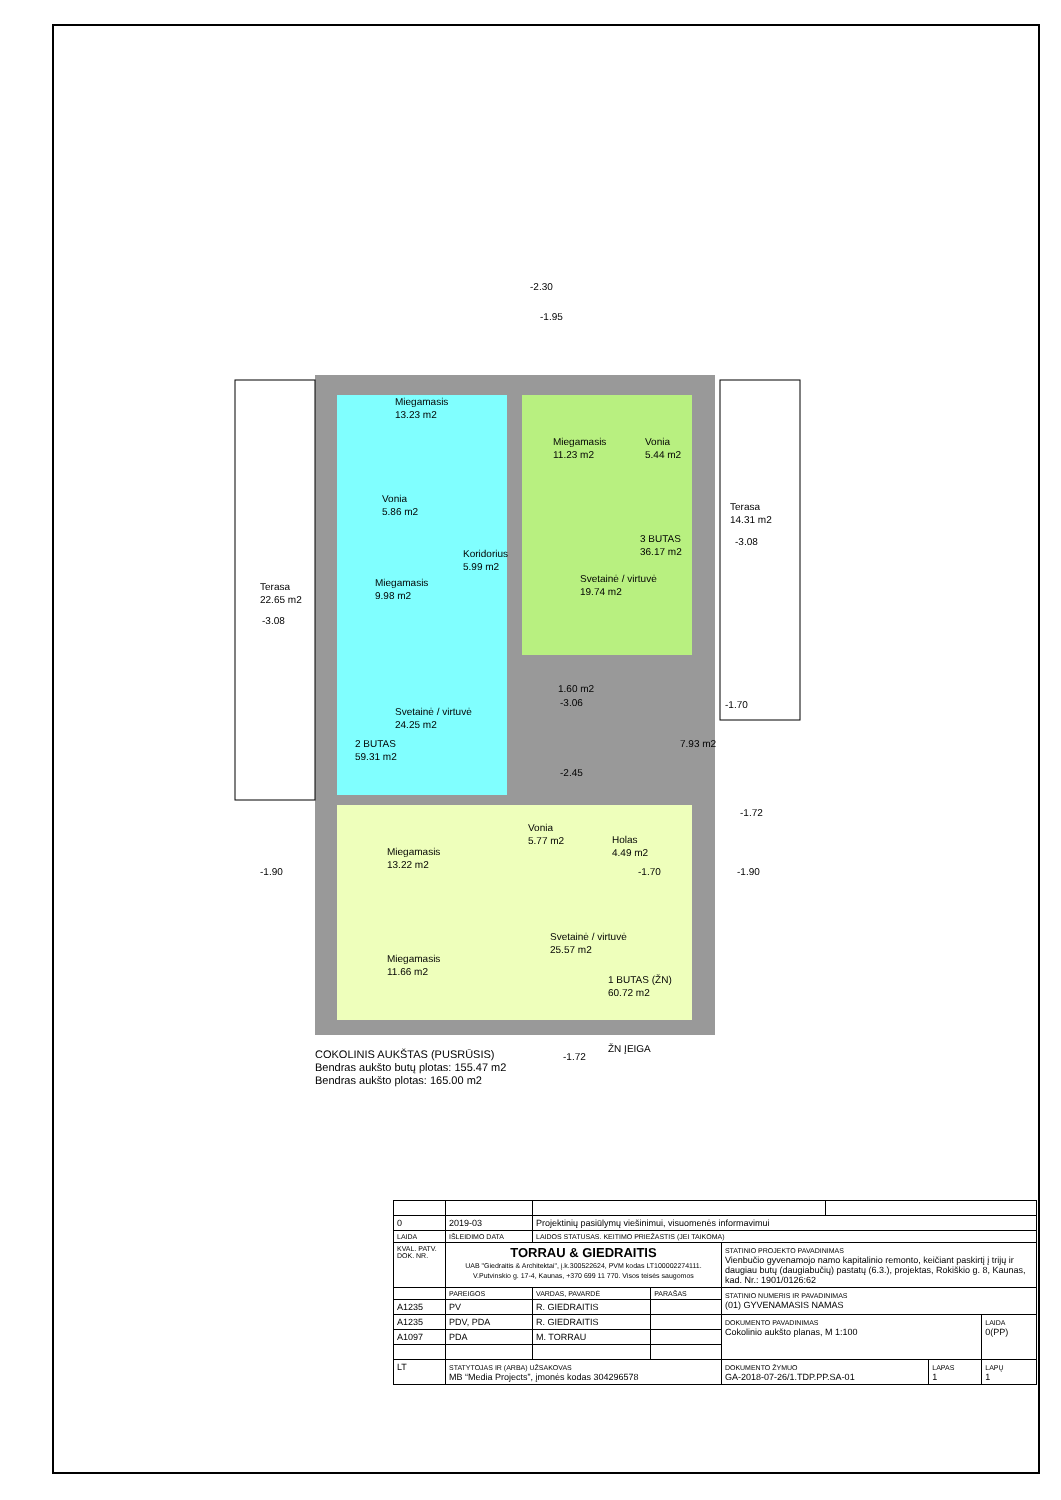Miegamasis
13.23 m2
Miegamasis
11.23 m2
Vonia
5.44 m2
Vonia
5.86 m2
Terasa
14.31 m2
-3.08
3 BUTAS
36.17 m2
Koridorius
5.99 m2
Terasa
22.65 m2
-3.08
Miegamasis
9.98 m2
Svetainė / virtuvė
19.74 m2
1.60 m2
-3.06
-1.70
Svetainė / virtuvė
24.25 m2
7.93 m2
2 BUTAS
59.31 m2
-2.45
-1.72
Vonia
5.77 m2
Holas
4.49 m2
Miegamasis
13.22 m2
-1.90
-1.70
-1.90
Svetainė / virtuvė
25.57 m2
Miegamasis
11.66 m2
1 BUTAS (ŽN)
60.72 m2
-1.72
ŽN ĮEIGA
-2.30
-1.95
COKOLINIS AUKŠTAS (PUSRŪSIS)
Bendras aukšto butų plotas: 155.47 m2
Bendras aukšto plotas: 165.00 m2
| 0 | 2019-03 | Projektinių pasiūlymų viešinimui, visuomenės informavimui | | | | | |
| LAIDA | IŠLEIDIMO DATA | LAIDOS STATUSAS. KEITIMO PRIEŽASTIS (JEI TAIKOMA) | | | | | |
| KVAL. PATV. DOK. NR. | TORRAU & GIEDRAITIS UAB "Giedraitis & Architektai", į.k.300522624, PVM kodas LT100002274111. V.Putvinskio g. 17-4, Kaunas, +370 699 11 770. Visos teisės saugomos | | | STATINIO PROJEKTO PAVADINIMAS Vienbučio gyvenamojo namo kapitalinio remonto, keičiant paskirtį į trijų ir daugiau butų (daugiabučių) pastatų (6.3.), projektas, Rokiškio g. 8, Kaunas, kad. Nr.: 1901/0126:62 | | | |
| | PAREIGOS | VARDAS, PAVARDĖ | PARAŠAS | STATINIO NUMERIS IR PAVADINIMAS (01) GYVENAMASIS NAMAS | | | |
| A1235 | PV | R. GIEDRAITIS | | | | | |
| A1235 | PDV, PDA | R. GIEDRAITIS | | DOKUMENTO PAVADINIMAS Cokolinio aukšto planas, M 1:100 | | | LAIDA 0(PP) |
| A1097 | PDA | M. TORRAU | | | | | |
| LT | STATYTOJAS IR (ARBA) UŽSAKOVAS MB “Media Projects”, įmonės kodas 304296578 | | | DOKUMENTO ŽYMUO GA-2018-07-26/1.TDP.PP.SA-01 | | LAPAS 1 | LAPŲ 1 |